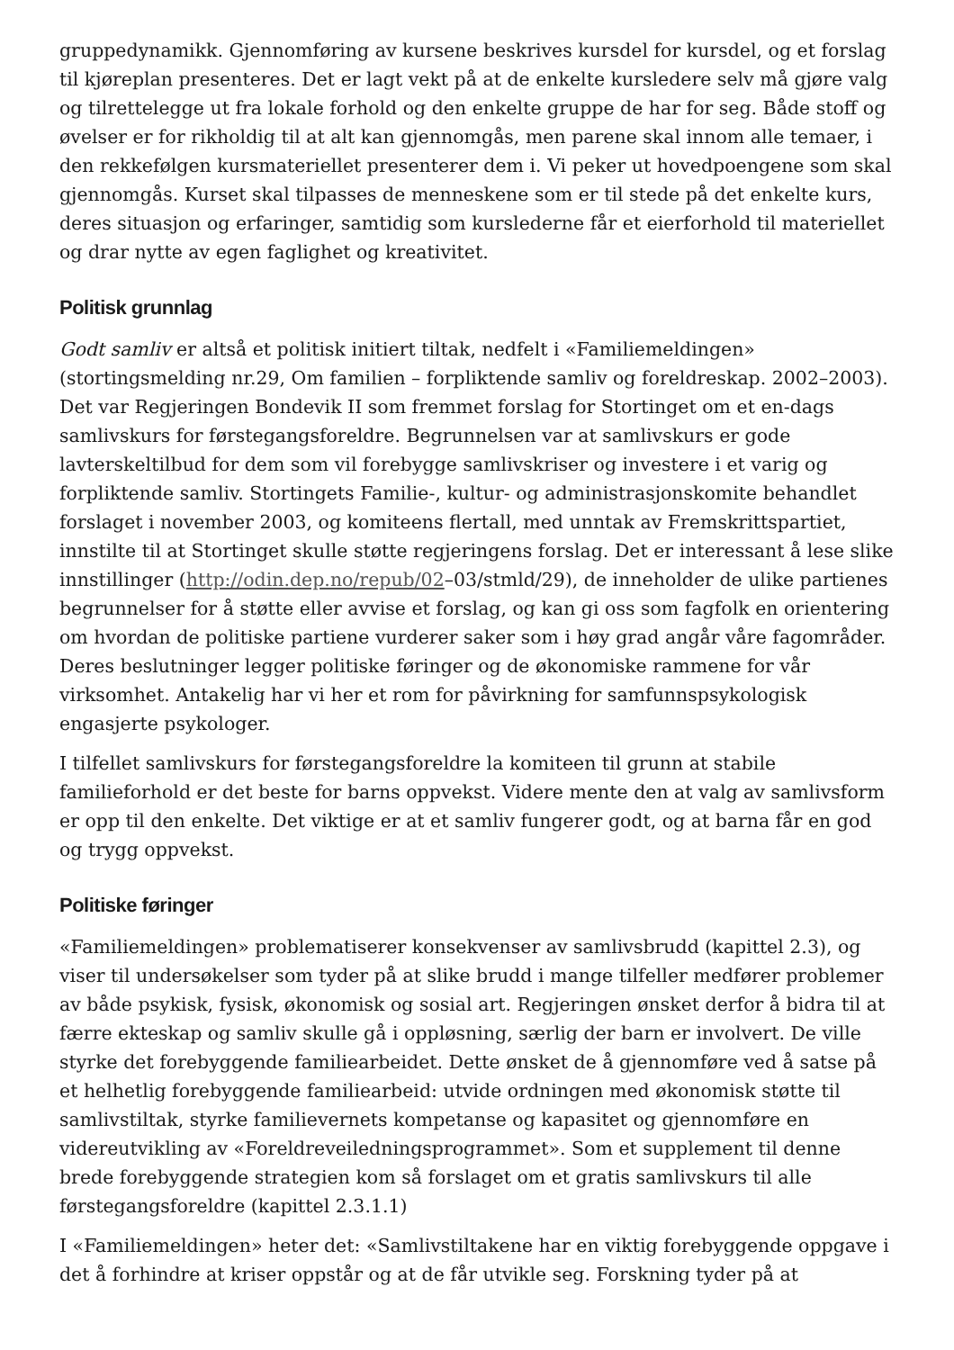gruppedynamikk. Gjennomføring av kursene beskrives kursdel for kursdel, og et forslag til kjøreplan presenteres. Det er lagt vekt på at de enkelte kursledere selv må gjøre valg og tilrettelegge ut fra lokale forhold og den enkelte gruppe de har for seg. Både stoff og øvelser er for rikholdig til at alt kan gjennomgås, men parene skal innom alle temaer, i den rekkefølgen kursmateriellet presenterer dem i. Vi peker ut hovedpoengene som skal gjennomgås. Kurset skal tilpasses de menneskene som er til stede på det enkelte kurs, deres situasjon og erfaringer, samtidig som kurslederne får et eierforhold til materiellet og drar nytte av egen faglighet og kreativitet.
Politisk grunnlag
Godt samliv er altså et politisk initiert tiltak, nedfelt i «Familiemeldingen» (stortingsmelding nr.29, Om familien – forpliktende samliv og foreldreskap. 2002–2003). Det var Regjeringen Bondevik II som fremmet forslag for Stortinget om et en-dags samlivskurs for førstegangsforeldre. Begrunnelsen var at samlivskurs er gode lavterskeltilbud for dem som vil forebygge samlivskriser og investere i et varig og forpliktende samliv. Stortingets Familie-, kultur- og administrasjonskomite behandlet forslaget i november 2003, og komiteens flertall, med unntak av Fremskrittspartiet, innstilte til at Stortinget skulle støtte regjeringens forslag. Det er interessant å lese slike innstillinger (http://odin.dep.no/repub/02–03/stmld/29), de inneholder de ulike partienes begrunnelser for å støtte eller avvise et forslag, og kan gi oss som fagfolk en orientering om hvordan de politiske partiene vurderer saker som i høy grad angår våre fagområder. Deres beslutninger legger politiske føringer og de økonomiske rammene for vår virksomhet. Antakelig har vi her et rom for påvirkning for samfunnspsykologisk engasjerte psykologer.
I tilfellet samlivskurs for førstegangsforeldre la komiteen til grunn at stabile familieforhold er det beste for barns oppvekst. Videre mente den at valg av samlivsform er opp til den enkelte. Det viktige er at et samliv fungerer godt, og at barna får en god og trygg oppvekst.
Politiske føringer
«Familiemeldingen» problematiserer konsekvenser av samlivsbrudd (kapittel 2.3), og viser til undersøkelser som tyder på at slike brudd i mange tilfeller medfører problemer av både psykisk, fysisk, økonomisk og sosial art. Regjeringen ønsket derfor å bidra til at færre ekteskap og samliv skulle gå i oppløsning, særlig der barn er involvert. De ville styrke det forebyggende familiearbeidet. Dette ønsket de å gjennomføre ved å satse på et helhetlig forebyggende familiearbeid: utvide ordningen med økonomisk støtte til samlivstiltak, styrke familievernets kompetanse og kapasitet og gjennomføre en videreutvikling av «Foreldreveiledningsprogrammet». Som et supplement til denne brede forebyggende strategien kom så forslaget om et gratis samlivskurs til alle førstegangsforeldre (kapittel 2.3.1.1)
I «Familiemeldingen» heter det: «Samlivstiltakene har en viktig forebyggende oppgave i det å forhindre at kriser oppstår og at de får utvikle seg. Forskning tyder på at